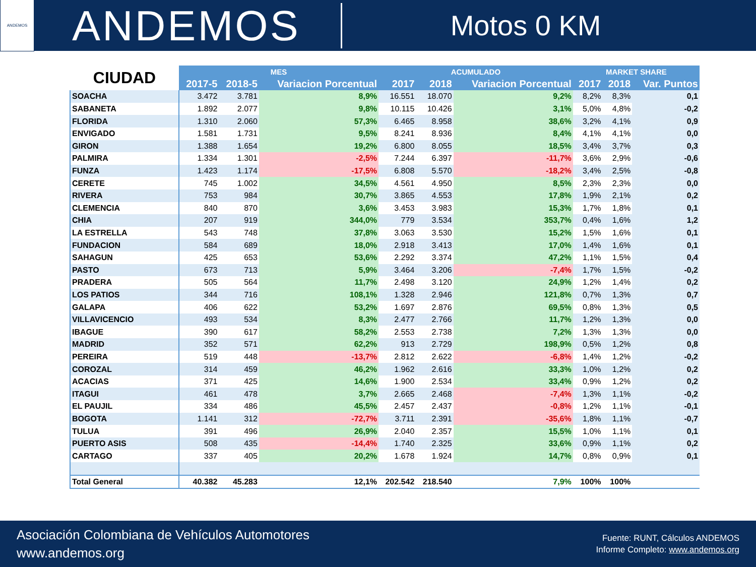ANDEMOS
ANDEMOS
Motos 0 KM
| CIUDAD | MES | | | ACUMULADO | | | MARKET SHARE | | |
| --- | --- | --- | --- | --- | --- | --- | --- | --- | --- |
| | 2017-5 | 2018-5 | Variacion Porcentual | 2017 | 2018 | Variacion Porcentual | 2017 | 2018 | Var. Puntos |
| SOACHA | 3.472 | 3.781 | 8,9% | 16.551 | 18.070 | 9,2% | 8,2% | 8,3% | 0,1 |
| SABANETA | 1.892 | 2.077 | 9,8% | 10.115 | 10.426 | 3,1% | 5,0% | 4,8% | -0,2 |
| FLORIDA | 1.310 | 2.060 | 57,3% | 6.465 | 8.958 | 38,6% | 3,2% | 4,1% | 0,9 |
| ENVIGADO | 1.581 | 1.731 | 9,5% | 8.241 | 8.936 | 8,4% | 4,1% | 4,1% | 0,0 |
| GIRON | 1.388 | 1.654 | 19,2% | 6.800 | 8.055 | 18,5% | 3,4% | 3,7% | 0,3 |
| PALMIRA | 1.334 | 1.301 | -2,5% | 7.244 | 6.397 | -11,7% | 3,6% | 2,9% | -0,6 |
| FUNZA | 1.423 | 1.174 | -17,5% | 6.808 | 5.570 | -18,2% | 3,4% | 2,5% | -0,8 |
| CERETE | 745 | 1.002 | 34,5% | 4.561 | 4.950 | 8,5% | 2,3% | 2,3% | 0,0 |
| RIVERA | 753 | 984 | 30,7% | 3.865 | 4.553 | 17,8% | 1,9% | 2,1% | 0,2 |
| CLEMENCIA | 840 | 870 | 3,6% | 3.453 | 3.983 | 15,3% | 1,7% | 1,8% | 0,1 |
| CHIA | 207 | 919 | 344,0% | 779 | 3.534 | 353,7% | 0,4% | 1,6% | 1,2 |
| LA ESTRELLA | 543 | 748 | 37,8% | 3.063 | 3.530 | 15,2% | 1,5% | 1,6% | 0,1 |
| FUNDACION | 584 | 689 | 18,0% | 2.918 | 3.413 | 17,0% | 1,4% | 1,6% | 0,1 |
| SAHAGUN | 425 | 653 | 53,6% | 2.292 | 3.374 | 47,2% | 1,1% | 1,5% | 0,4 |
| PASTO | 673 | 713 | 5,9% | 3.464 | 3.206 | -7,4% | 1,7% | 1,5% | -0,2 |
| PRADERA | 505 | 564 | 11,7% | 2.498 | 3.120 | 24,9% | 1,2% | 1,4% | 0,2 |
| LOS PATIOS | 344 | 716 | 108,1% | 1.328 | 2.946 | 121,8% | 0,7% | 1,3% | 0,7 |
| GALAPA | 406 | 622 | 53,2% | 1.697 | 2.876 | 69,5% | 0,8% | 1,3% | 0,5 |
| VILLAVICENCIO | 493 | 534 | 8,3% | 2.477 | 2.766 | 11,7% | 1,2% | 1,3% | 0,0 |
| IBAGUE | 390 | 617 | 58,2% | 2.553 | 2.738 | 7,2% | 1,3% | 1,3% | 0,0 |
| MADRID | 352 | 571 | 62,2% | 913 | 2.729 | 198,9% | 0,5% | 1,2% | 0,8 |
| PEREIRA | 519 | 448 | -13,7% | 2.812 | 2.622 | -6,8% | 1,4% | 1,2% | -0,2 |
| COROZAL | 314 | 459 | 46,2% | 1.962 | 2.616 | 33,3% | 1,0% | 1,2% | 0,2 |
| ACACIAS | 371 | 425 | 14,6% | 1.900 | 2.534 | 33,4% | 0,9% | 1,2% | 0,2 |
| ITAGUI | 461 | 478 | 3,7% | 2.665 | 2.468 | -7,4% | 1,3% | 1,1% | -0,2 |
| EL PAUJIL | 334 | 486 | 45,5% | 2.457 | 2.437 | -0,8% | 1,2% | 1,1% | -0,1 |
| BOGOTA | 1.141 | 312 | -72,7% | 3.711 | 2.391 | -35,6% | 1,8% | 1,1% | -0,7 |
| TULUA | 391 | 496 | 26,9% | 2.040 | 2.357 | 15,5% | 1,0% | 1,1% | 0,1 |
| PUERTO ASIS | 508 | 435 | -14,4% | 1.740 | 2.325 | 33,6% | 0,9% | 1,1% | 0,2 |
| CARTAGO | 337 | 405 | 20,2% | 1.678 | 1.924 | 14,7% | 0,8% | 0,9% | 0,1 |
| Total General | 40.382 | 45.283 | 12,1% | 202.542 | 218.540 | 7,9% | 100% | 100% | |
Asociación Colombiana de Vehículos Automotores
www.andemos.org
Fuente: RUNT, Cálculos ANDEMOS
Informe Completo: www.andemos.org